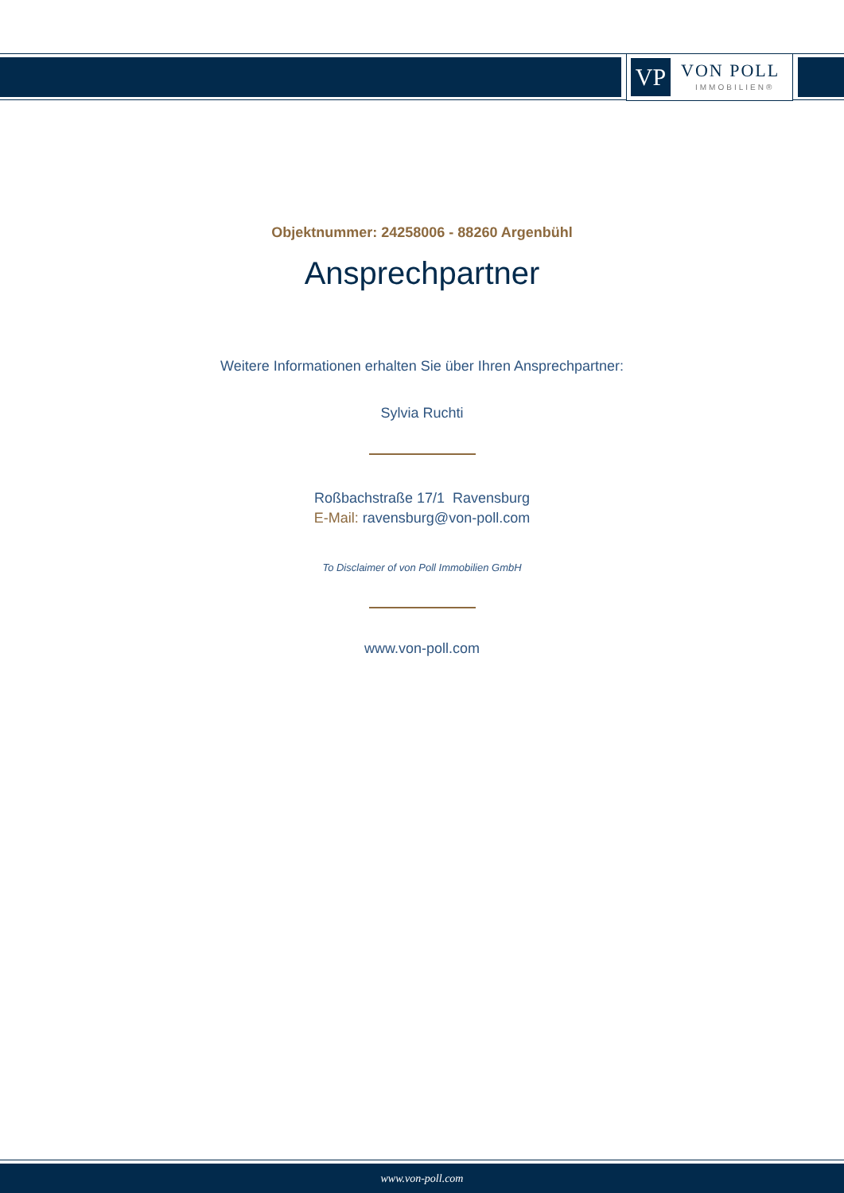VP VON POLL
IMMOBILIEN®
Objektnummer: 24258006 - 88260 Argenbühl
Ansprechpartner
Weitere Informationen erhalten Sie über Ihren Ansprechpartner:
Sylvia Ruchti
Roßbachstraße 17/1 Ravensburg
E-Mail: ravensburg@von-poll.com
To Disclaimer of von Poll Immobilien GmbH
www.von-poll.com
www.von-poll.com